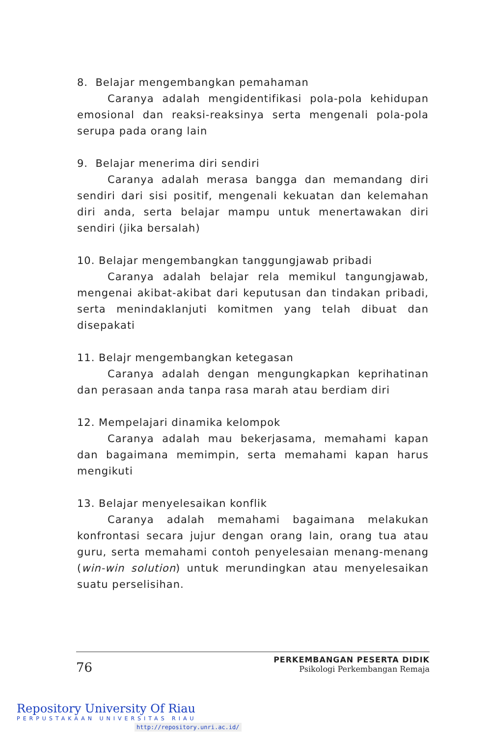8. Belajar mengembangkan pemahaman
Caranya adalah mengidentifikasi pola-pola kehidupan emosional dan reaksi-reaksinya serta mengenali pola-pola serupa pada orang lain
9. Belajar menerima diri sendiri
Caranya adalah merasa bangga dan memandang diri sendiri dari sisi positif, mengenali kekuatan dan kelemahan diri anda, serta belajar mampu untuk menertawakan diri sendiri (jika bersalah)
10. Belajar mengembangkan tanggungjawab pribadi
Caranya adalah belajar rela memikul tangungjawab, mengenai akibat-akibat dari keputusan dan tindakan pribadi, serta menindaklanjuti komitmen yang telah dibuat dan disepakati
11. Belajr mengembangkan ketegasan
Caranya adalah dengan mengungkapkan keprihatinan dan perasaan anda tanpa rasa marah atau berdiam diri
12. Mempelajari dinamika kelompok
Caranya adalah mau bekerjasama, memahami kapan dan bagaimana memimpin, serta memahami kapan harus mengikuti
13. Belajar menyelesaikan konflik
Caranya adalah memahami bagaimana melakukan konfrontasi secara jujur dengan orang lain, orang tua atau guru, serta memahami contoh penyelesaian menang-menang (win-win solution) untuk merundingkan atau menyelesaikan suatu perselisihan.
76
PERKEMBANGAN PESERTA DIDIK
Psikologi Perkembangan Remaja
Repository University Of Riau
PERPUSTAKAAN UNIVERSITAS RIAU
http://repository.unri.ac.id/